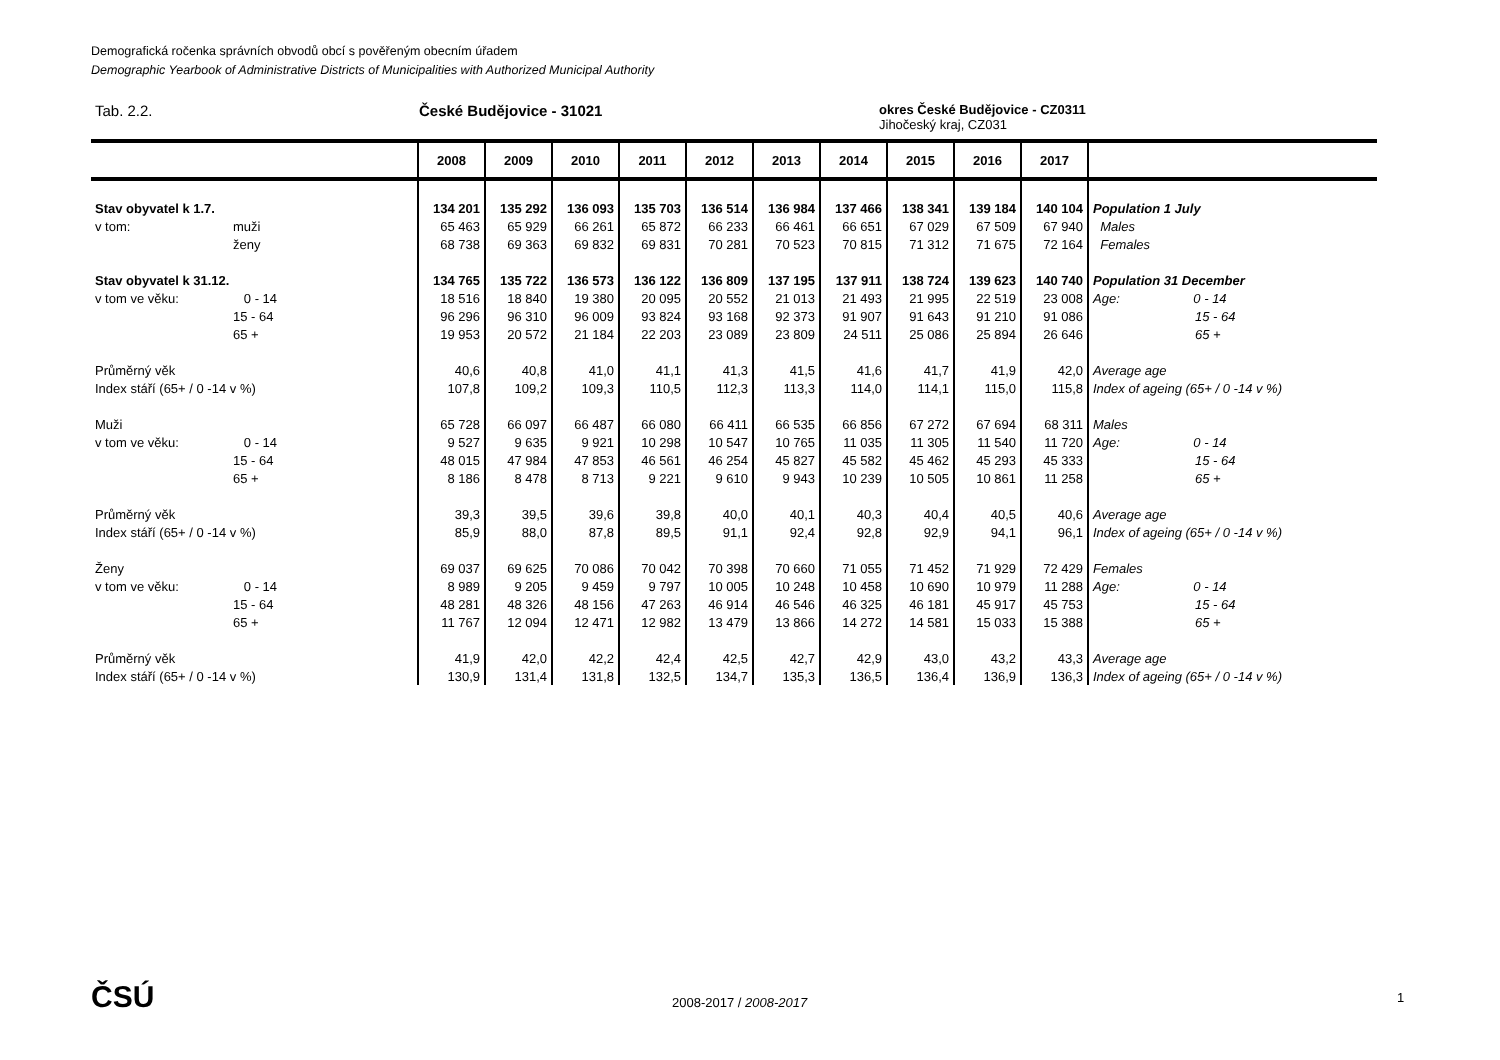Demografická ročenka správních obvodů obcí s pověřeným obecním úřadem
Demographic Yearbook of Administrative Districts of Municipalities with Authorized Municipal Authority
Tab. 2.2. České Budějovice - 31021
okres České Budějovice - CZ0311
Jihočeský kraj, CZ031
| | | 2008 | 2009 | 2010 | 2011 | 2012 | 2013 | 2014 | 2015 | 2016 | 2017 | |
| --- | --- | --- | --- | --- | --- | --- | --- | --- | --- | --- | --- | --- |
| Stav obyvatel k 1.7. | | 134 201 | 135 292 | 136 093 | 135 703 | 136 514 | 136 984 | 137 466 | 138 341 | 139 184 | 140 104 | Population 1 July |
| v tom: | muži | 65 463 | 65 929 | 66 261 | 65 872 | 66 233 | 66 461 | 66 651 | 67 029 | 67 509 | 67 940 | Males |
| | ženy | 68 738 | 69 363 | 69 832 | 69 831 | 70 281 | 70 523 | 70 815 | 71 312 | 71 675 | 72 164 | Females |
| Stav obyvatel k 31.12. | | 134 765 | 135 722 | 136 573 | 136 122 | 136 809 | 137 195 | 137 911 | 138 724 | 139 623 | 140 740 | Population 31 December |
| v tom ve věku: | 0 - 14 | 18 516 | 18 840 | 19 380 | 20 095 | 20 552 | 21 013 | 21 493 | 21 995 | 22 519 | 23 008 | Age: 0 - 14 |
| | 15 - 64 | 96 296 | 96 310 | 96 009 | 93 824 | 93 168 | 92 373 | 91 907 | 91 643 | 91 210 | 91 086 | 15 - 64 |
| | 65 + | 19 953 | 20 572 | 21 184 | 22 203 | 23 089 | 23 809 | 24 511 | 25 086 | 25 894 | 26 646 | 65 + |
| Průměrný věk | | 40,6 | 40,8 | 41,0 | 41,1 | 41,3 | 41,5 | 41,6 | 41,7 | 41,9 | 42,0 | Average age |
| Index stáří (65+ / 0 -14 v %) | | 107,8 | 109,2 | 109,3 | 110,5 | 112,3 | 113,3 | 114,0 | 114,1 | 115,0 | 115,8 | Index of ageing (65+ / 0 -14 v %) |
| Muži | | 65 728 | 66 097 | 66 487 | 66 080 | 66 411 | 66 535 | 66 856 | 67 272 | 67 694 | 68 311 | Males |
| v tom ve věku: | 0 - 14 | 9 527 | 9 635 | 9 921 | 10 298 | 10 547 | 10 765 | 11 035 | 11 305 | 11 540 | 11 720 | Age: 0 - 14 |
| | 15 - 64 | 48 015 | 47 984 | 47 853 | 46 561 | 46 254 | 45 827 | 45 582 | 45 462 | 45 293 | 45 333 | 15 - 64 |
| | 65 + | 8 186 | 8 478 | 8 713 | 9 221 | 9 610 | 9 943 | 10 239 | 10 505 | 10 861 | 11 258 | 65 + |
| Průměrný věk | | 39,3 | 39,5 | 39,6 | 39,8 | 40,0 | 40,1 | 40,3 | 40,4 | 40,5 | 40,6 | Average age |
| Index stáří (65+ / 0 -14 v %) | | 85,9 | 88,0 | 87,8 | 89,5 | 91,1 | 92,4 | 92,8 | 92,9 | 94,1 | 96,1 | Index of ageing (65+ / 0 -14 v %) |
| Ženy | | 69 037 | 69 625 | 70 086 | 70 042 | 70 398 | 70 660 | 71 055 | 71 452 | 71 929 | 72 429 | Females |
| v tom ve věku: | 0 - 14 | 8 989 | 9 205 | 9 459 | 9 797 | 10 005 | 10 248 | 10 458 | 10 690 | 10 979 | 11 288 | Age: 0 - 14 |
| | 15 - 64 | 48 281 | 48 326 | 48 156 | 47 263 | 46 914 | 46 546 | 46 325 | 46 181 | 45 917 | 45 753 | 15 - 64 |
| | 65 + | 11 767 | 12 094 | 12 471 | 12 982 | 13 479 | 13 866 | 14 272 | 14 581 | 15 033 | 15 388 | 65 + |
| Průměrný věk | | 41,9 | 42,0 | 42,2 | 42,4 | 42,5 | 42,7 | 42,9 | 43,0 | 43,2 | 43,3 | Average age |
| Index stáří (65+ / 0 -14 v %) | | 130,9 | 131,4 | 131,8 | 132,5 | 134,7 | 135,3 | 136,5 | 136,4 | 136,9 | 136,3 | Index of ageing (65+ / 0 -14 v %) |
ČSÚ 2008-2017 / 2008-2017 1